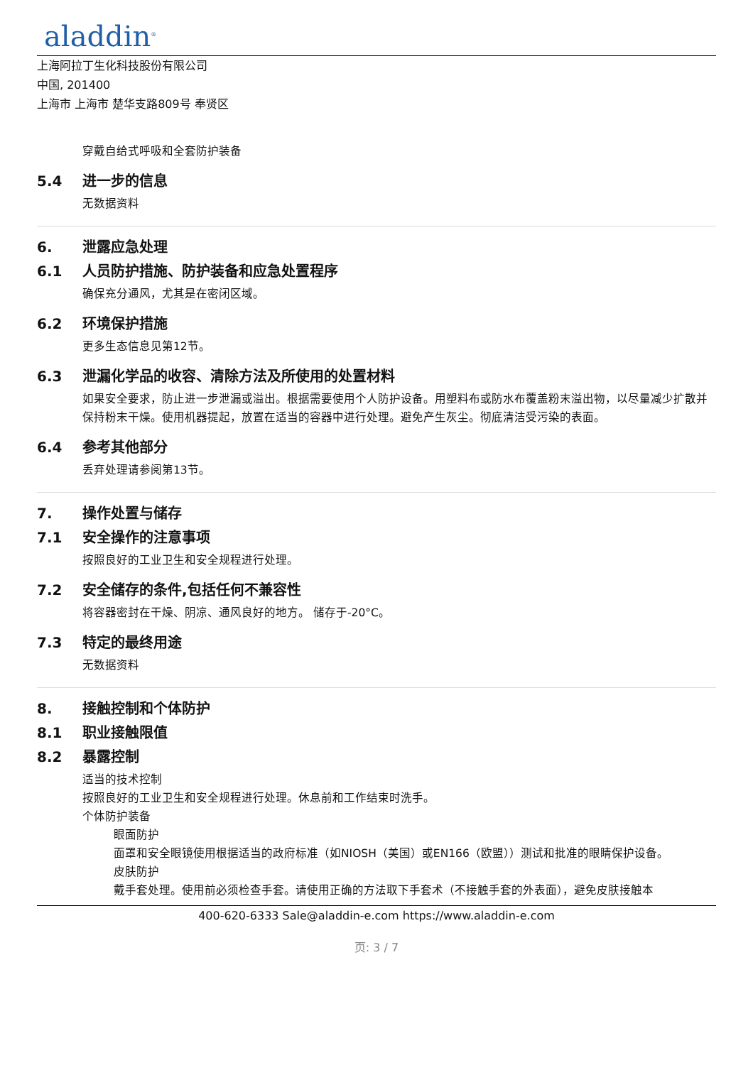aladdin<sup>®</sup>
上海阿拉丁生化科技股份有限公司
中国, 201400
上海市 上海市 楚华支路809号 奉贤区
穿戴自给式呼吸和全套防护装备
5.4 进一步的信息
无数据资料
6. 泄露应急处理
6.1 人员防护措施、防护装备和应急处置程序
确保充分通风，尤其是在密闭区域。
6.2 环境保护措施
更多生态信息见第12节。
6.3 泄漏化学品的收容、清除方法及所使用的处置材料
如果安全要求，防止进一步泄漏或溢出。根据需要使用个人防护设备。用塑料布或防水布覆盖粉末溢出物，以尽量减少扩散并保持粉末干燥。使用机器提起，放置在适当的容器中进行处理。避免产生灰尘。彻底清洁受污染的表面。
6.4 参考其他部分
丢弃处理请参阅第13节。
7. 操作处置与储存
7.1 安全操作的注意事项
按照良好的工业卫生和安全规程进行处理。
7.2 安全储存的条件,包括任何不兼容性
将容器密封在干燥、阴凉、通风良好的地方。 储存于-20°C。
7.3 特定的最终用途
无数据资料
8. 接触控制和个体防护
8.1 职业接触限值
8.2 暴露控制
适当的技术控制
按照良好的工业卫生和安全规程进行处理。休息前和工作结束时洗手。
个体防护装备
眼面防护
面罩和安全眼镜使用根据适当的政府标准（如NIOSH（美国）或EN166（欧盟））测试和批准的眼睛保护设备。
皮肤防护
戴手套处理。使用前必须检查手套。请使用正确的方法取下手套术（不接触手套的外表面），避免皮肤接触本
400-620-6333 Sale@aladdin-e.com https://www.aladdin-e.com
页: 3 / 7